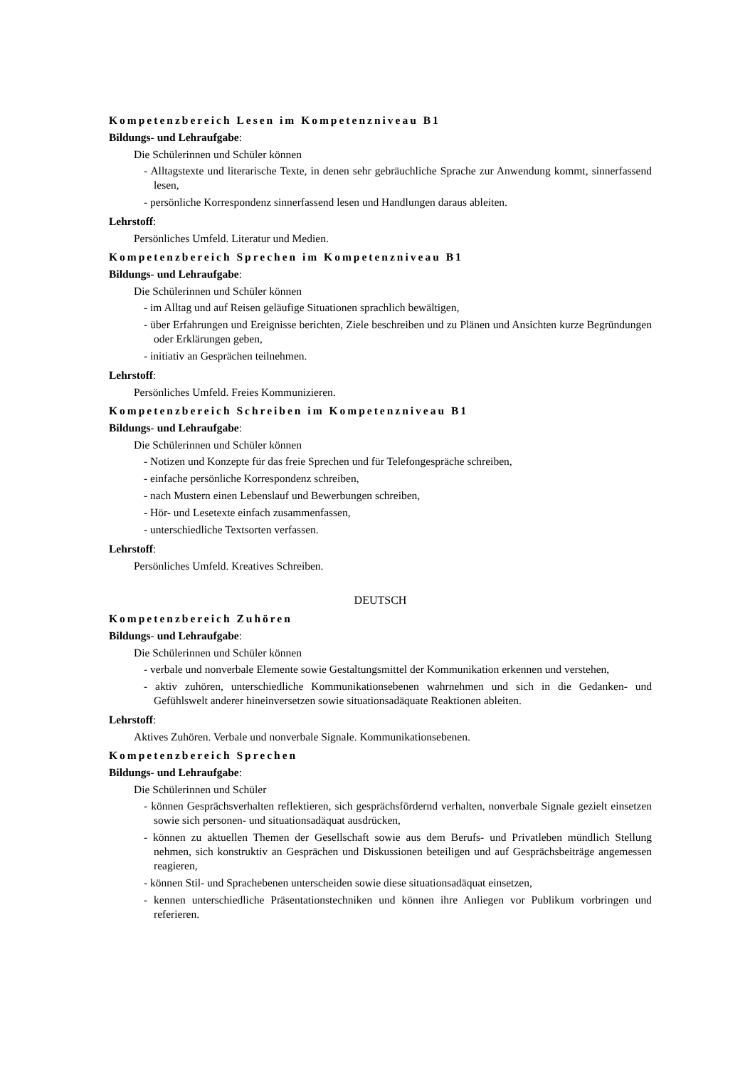Kompetenzbereich Lesen im Kompetenzniveau B1
Bildungs- und Lehraufgabe:
Die Schülerinnen und Schüler können
- Alltagstexte und literarische Texte, in denen sehr gebräuchliche Sprache zur Anwendung kommt, sinnerfassend lesen,
- persönliche Korrespondenz sinnerfassend lesen und Handlungen daraus ableiten.
Lehrstoff:
Persönliches Umfeld. Literatur und Medien.
Kompetenzbereich Sprechen im Kompetenzniveau B1
Bildungs- und Lehraufgabe:
Die Schülerinnen und Schüler können
- im Alltag und auf Reisen geläufige Situationen sprachlich bewältigen,
- über Erfahrungen und Ereignisse berichten, Ziele beschreiben und zu Plänen und Ansichten kurze Begründungen oder Erklärungen geben,
- initiativ an Gesprächen teilnehmen.
Lehrstoff:
Persönliches Umfeld. Freies Kommunizieren.
Kompetenzbereich Schreiben im Kompetenzniveau B1
Bildungs- und Lehraufgabe:
Die Schülerinnen und Schüler können
- Notizen und Konzepte für das freie Sprechen und für Telefongespräche schreiben,
- einfache persönliche Korrespondenz schreiben,
- nach Mustern einen Lebenslauf und Bewerbungen schreiben,
- Hör- und Lesetexte einfach zusammenfassen,
- unterschiedliche Textsorten verfassen.
Lehrstoff:
Persönliches Umfeld. Kreatives Schreiben.
DEUTSCH
Kompetenzbereich Zuhören
Bildungs- und Lehraufgabe:
Die Schülerinnen und Schüler können
- verbale und nonverbale Elemente sowie Gestaltungsmittel der Kommunikation erkennen und verstehen,
- aktiv zuhören, unterschiedliche Kommunikationsebenen wahrnehmen und sich in die Gedanken- und Gefühlswelt anderer hineinversetzen sowie situationsadäquate Reaktionen ableiten.
Lehrstoff:
Aktives Zuhören. Verbale und nonverbale Signale. Kommunikationsebenen.
Kompetenzbereich Sprechen
Bildungs- und Lehraufgabe:
Die Schülerinnen und Schüler
- können Gesprächsverhalten reflektieren, sich gesprächsfördernd verhalten, nonverbale Signale gezielt einsetzen sowie sich personen- und situationsadäquat ausdrücken,
- können zu aktuellen Themen der Gesellschaft sowie aus dem Berufs- und Privatleben mündlich Stellung nehmen, sich konstruktiv an Gesprächen und Diskussionen beteiligen und auf Gesprächsbeiträge angemessen reagieren,
- können Stil- und Sprachebenen unterscheiden sowie diese situationsadäquat einsetzen,
- kennen unterschiedliche Präsentationstechniken und können ihre Anliegen vor Publikum vorbringen und referieren.